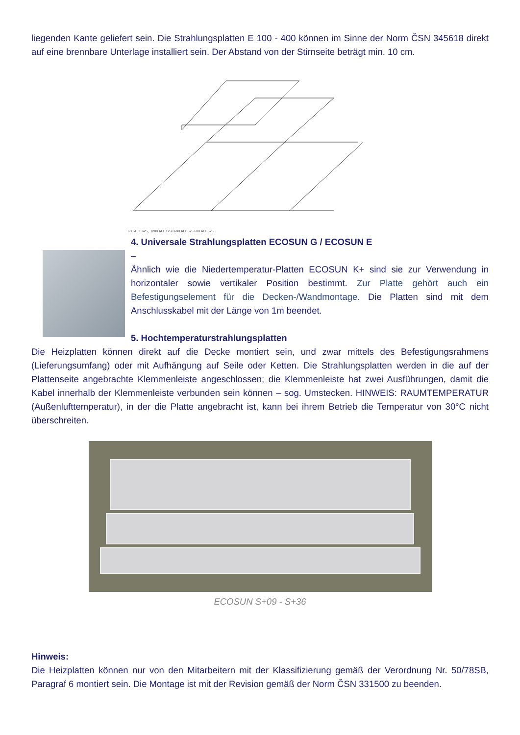liegenden Kante geliefert sein. Die Strahlungsplatten E 100 - 400 können im Sinne der Norm ČSN 345618 direkt auf eine brennbare Unterlage installiert sein. Der Abstand von der Stirnseite beträgt min. 10 cm.
600 ALT. 625 , 1200 ALT 1250 600 ALT 625 600 ALT 625
4. Universale Strahlungsplatten ECOSUN G / ECOSUN E
–
Ähnlich wie die Niedertemperatur-Platten ECOSUN K+ sind sie zur Verwendung in horizontaler sowie vertikaler Position bestimmt. Zur Platte gehört auch ein Befestigungselement für die Decken-/Wandmontage. Die Platten sind mit dem Anschlusskabel mit der Länge von 1m beendet.
5. Hochtemperaturstrahlungsplatten
Die Heizplatten können direkt auf die Decke montiert sein, und zwar mittels des Befestigungsrahmens (Lieferungsumfang) oder mit Aufhängung auf Seile oder Ketten. Die Strahlungsplatten werden in die auf der Plattenseite angebrachte Klemmenleiste angeschlossen; die Klemmenleiste hat zwei Ausführungen, damit die Kabel innerhalb der Klemmenleiste verbunden sein können – sog. Umstecken. HINWEIS: RAUMTEMPERATUR (Außenlufttemperatur), in der die Platte angebracht ist, kann bei ihrem Betrieb die Temperatur von 30°C nicht überschreiten.
ECOSUN S+09 - S+36
Hinweis:
Die Heizplatten können nur von den Mitarbeitern mit der Klassifizierung gemäß der Verordnung Nr. 50/78SB, Paragraf 6 montiert sein. Die Montage ist mit der Revision gemäß der Norm ČSN 331500 zu beenden.